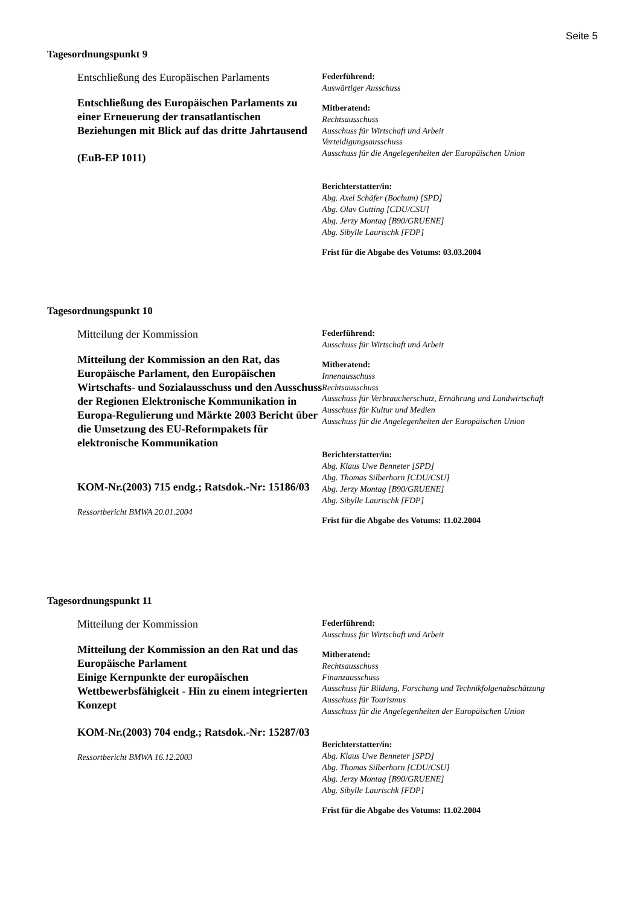Seite 5
Tagesordnungspunkt 9
Entschließung des Europäischen Parlaments
Entschließung des Europäischen Parlaments zu einer Erneuerung der transatlantischen Beziehungen mit Blick auf das dritte Jahrtausend
(EuB-EP 1011)
Federführend:
Auswärtiger Ausschuss
Mitberatend:
Rechtsausschuss
Ausschuss für Wirtschaft und Arbeit
Verteidigungsausschuss
Ausschuss für die Angelegenheiten der Europäischen Union
Berichterstatter/in:
Abg. Axel Schäfer (Bochum) [SPD]
Abg. Olav Gutting [CDU/CSU]
Abg. Jerzy Montag [B90/GRUENE]
Abg. Sibylle Laurischk [FDP]
Frist für die Abgabe des Votums: 03.03.2004
Tagesordnungspunkt 10
Mitteilung der Kommission
Mitteilung der Kommission an den Rat, das Europäische Parlament, den Europäischen Wirtschafts- und Sozialausschuss und den Ausschuss der Regionen Elektronische Kommunikation in Europa-Regulierung und Märkte 2003 Bericht über die Umsetzung des EU-Reformpakets für elektronische Kommunikation
KOM-Nr.(2003) 715 endg.; Ratsdok.-Nr: 15186/03
Ressortbericht BMWA 20.01.2004
Federführend:
Ausschuss für Wirtschaft und Arbeit
Mitberatend:
Innenausschuss
Rechtsausschuss
Ausschuss für Verbraucherschutz, Ernährung und Landwirtschaft
Ausschuss für Kultur und Medien
Ausschuss für die Angelegenheiten der Europäischen Union
Berichterstatter/in:
Abg. Klaus Uwe Benneter [SPD]
Abg. Thomas Silberhorn [CDU/CSU]
Abg. Jerzy Montag [B90/GRUENE]
Abg. Sibylle Laurischk [FDP]
Frist für die Abgabe des Votums: 11.02.2004
Tagesordnungspunkt 11
Mitteilung der Kommission
Mitteilung der Kommission an den Rat und das Europäische Parlament
Einige Kernpunkte der europäischen Wettbewerbsfähigkeit - Hin zu einem integrierten Konzept
KOM-Nr.(2003) 704 endg.; Ratsdok.-Nr: 15287/03
Ressortbericht BMWA 16.12.2003
Federführend:
Ausschuss für Wirtschaft und Arbeit
Mitberatend:
Rechtsausschuss
Finanzausschuss
Ausschuss für Bildung, Forschung und Technikfolgenabschätzung
Ausschuss für Tourismus
Ausschuss für die Angelegenheiten der Europäischen Union
Berichterstatter/in:
Abg. Klaus Uwe Benneter [SPD]
Abg. Thomas Silberhorn [CDU/CSU]
Abg. Jerzy Montag [B90/GRUENE]
Abg. Sibylle Laurischk [FDP]
Frist für die Abgabe des Votums: 11.02.2004